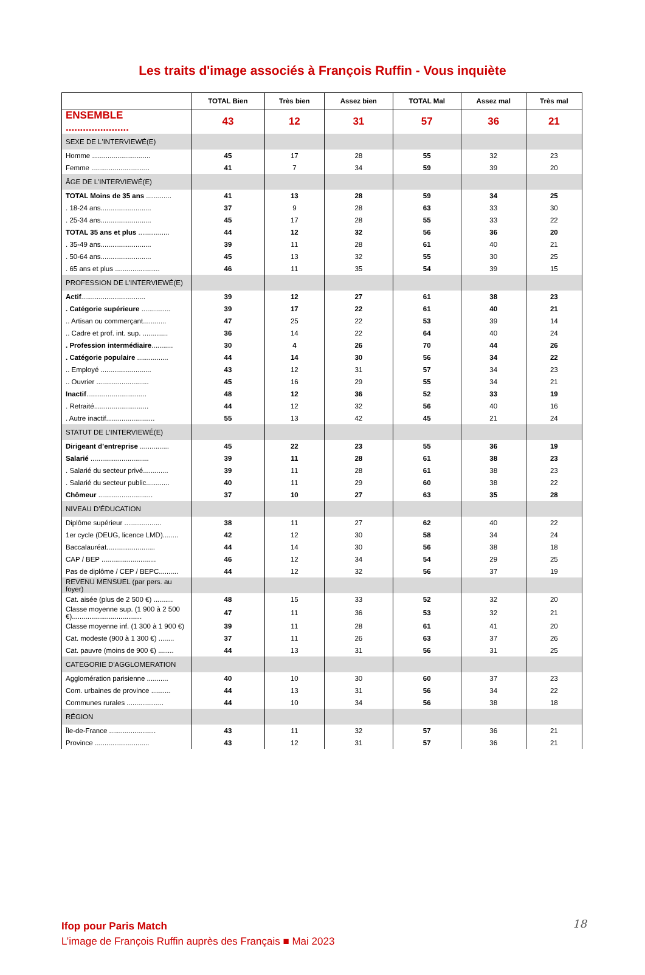Les traits d'image associés à François Ruffin - Vous inquiète
| | TOTAL Bien | Très bien | Assez bien | TOTAL Mal | Assez mal | Très mal |
| --- | --- | --- | --- | --- | --- | --- |
| ENSEMBLE ...................... | 43 | 12 | 31 | 57 | 36 | 21 |
| SEXE DE L'INTERVIEWÉ(E) | | | | | | |
| Homme .............................. | 45 | 17 | 28 | 55 | 32 | 23 |
| Femme .............................. | 41 | 7 | 34 | 59 | 39 | 20 |
| ÂGE DE L'INTERVIEWÉ(E) | | | | | | |
| TOTAL Moins de 35 ans ............. | 41 | 13 | 28 | 59 | 34 | 25 |
| . 18-24 ans.......................... | 37 | 9 | 28 | 63 | 33 | 30 |
| . 25-34 ans.......................... | 45 | 17 | 28 | 55 | 33 | 22 |
| TOTAL 35 ans et plus ................ | 44 | 12 | 32 | 56 | 36 | 20 |
| . 35-49 ans.......................... | 39 | 11 | 28 | 61 | 40 | 21 |
| . 50-64 ans.......................... | 45 | 13 | 32 | 55 | 30 | 25 |
| . 65 ans et plus ....................... | 46 | 11 | 35 | 54 | 39 | 15 |
| PROFESSION DE L’INTERVIEWÉ(E) | | | | | | |
| Actif ................................. | 39 | 12 | 27 | 61 | 38 | 23 |
| . Catégorie supérieure ............... | 39 | 17 | 22 | 61 | 40 | 21 |
| .. Artisan ou commerçant............ | 47 | 25 | 22 | 53 | 39 | 14 |
| .. Cadre et prof. int. sup. ............. | 36 | 14 | 22 | 64 | 40 | 24 |
| . Profession intermédiaire ........... | 30 | 4 | 26 | 70 | 44 | 26 |
| . Catégorie populaire ................ | 44 | 14 | 30 | 56 | 34 | 22 |
| .. Employé .......................... | 43 | 12 | 31 | 57 | 34 | 23 |
| .. Ouvrier ........................... | 45 | 16 | 29 | 55 | 34 | 21 |
| Inactif ............................... | 48 | 12 | 36 | 52 | 33 | 19 |
| . Retraité............................ | 44 | 12 | 32 | 56 | 40 | 16 |
| . Autre inactif......................... | 55 | 13 | 42 | 45 | 21 | 24 |
| STATUT DE L’INTERVIEWÉ(E) | | | | | | |
| Dirigeant d’entreprise ............... | 45 | 22 | 23 | 55 | 36 | 19 |
| Salarié .............................. | 39 | 11 | 28 | 61 | 38 | 23 |
| . Salarié du secteur privé............. | 39 | 11 | 28 | 61 | 38 | 23 |
| . Salarié du secteur public............ | 40 | 11 | 29 | 60 | 38 | 22 |
| Chômeur ............................ | 37 | 10 | 27 | 63 | 35 | 28 |
| NIVEAU D’ÉDUCATION | | | | | | |
| Diplôme supérieur ................... | 38 | 11 | 27 | 62 | 40 | 22 |
| 1er cycle (DEUG, licence LMD)........ | 42 | 12 | 30 | 58 | 34 | 24 |
| Baccalauréat......................... | 44 | 14 | 30 | 56 | 38 | 18 |
| CAP / BEP ............................ | 46 | 12 | 34 | 54 | 29 | 25 |
| Pas de diplôme / CEP / BEPC.......... | 44 | 12 | 32 | 56 | 37 | 19 |
| REVENU MENSUEL (par pers. au foyer) | | | | | | |
| Cat. aisée (plus de 2 500 €) .......... | 48 | 15 | 33 | 52 | 32 | 20 |
| Classe moyenne sup. (1 900 à 2 500 €).................................... | 47 | 11 | 36 | 53 | 32 | 21 |
| Classe moyenne inf. (1 300 à 1 900 €) | 39 | 11 | 28 | 61 | 41 | 20 |
| Cat. modeste (900 à 1 300 €) ........ | 37 | 11 | 26 | 63 | 37 | 26 |
| Cat. pauvre (moins de 900 €) ........ | 44 | 13 | 31 | 56 | 31 | 25 |
| CATEGORIE D'AGGLOMERATION | | | | | | |
| Agglomération parisienne ........... | 40 | 10 | 30 | 60 | 37 | 23 |
| Com. urbaines de province .......... | 44 | 13 | 31 | 56 | 34 | 22 |
| Communes rurales ................... | 44 | 10 | 34 | 56 | 38 | 18 |
| RÉGION | | | | | | |
| Île-de-France ........................ | 43 | 11 | 32 | 57 | 36 | 21 |
| Province ............................ | 43 | 12 | 31 | 57 | 36 | 21 |
18
Ifop pour Paris Match
L’image de François Ruffin auprès des Français ■ Mai 2023